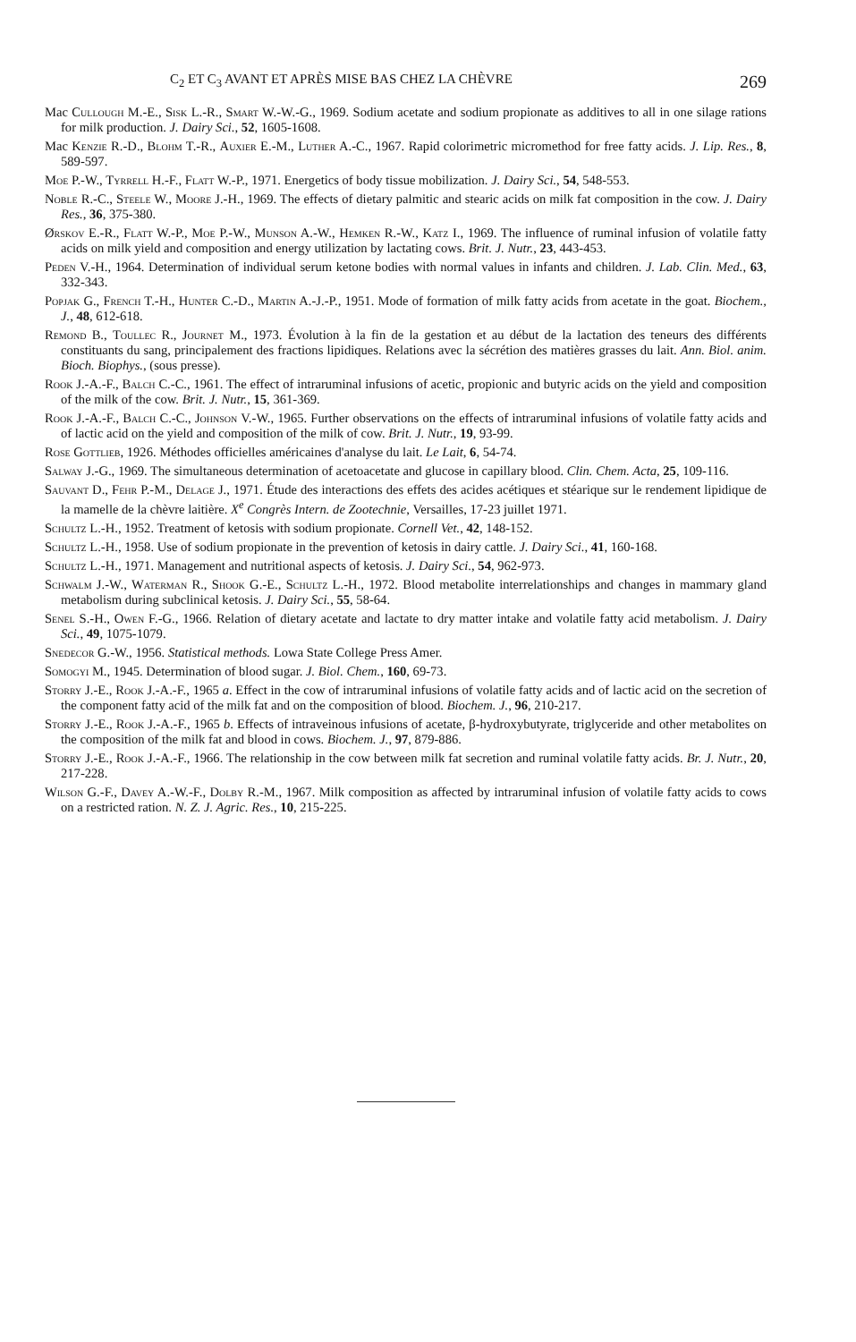C<sub>2</sub> ET C<sub>3</sub> AVANT ET APRÈS MISE BAS CHEZ LA CHÈVRE 269
Mac Cullough M.-E., Sisk L.-R., Smart W.-W.-G., 1969. Sodium acetate and sodium propionate as additives to all in one silage rations for milk production. J. Dairy Sci., 52, 1605-1608.
Mac Kenzie R.-D., Blohm T.-R., Auxier E.-M., Luther A.-C., 1967. Rapid colorimetric micromethod for free fatty acids. J. Lip. Res., 8, 589-597.
Moe P.-W., Tyrrell H.-F., Flatt W.-P., 1971. Energetics of body tissue mobilization. J. Dairy Sci., 54, 548-553.
Noble R.-C., Steele W., Moore J.-H., 1969. The effects of dietary palmitic and stearic acids on milk fat composition in the cow. J. Dairy Res., 36, 375-380.
Ørskov E.-R., Flatt W.-P., Moe P.-W., Munson A.-W., Hemken R.-W., Katz I., 1969. The influence of ruminal infusion of volatile fatty acids on milk yield and composition and energy utilization by lactating cows. Brit. J. Nutr., 23, 443-453.
Peden V.-H., 1964. Determination of individual serum ketone bodies with normal values in infants and children. J. Lab. Clin. Med., 63, 332-343.
Popjak G., French T.-H., Hunter C.-D., Martin A.-J.-P., 1951. Mode of formation of milk fatty acids from acetate in the goat. Biochem., J., 48, 612-618.
Remond B., Toullec R., Journet M., 1973. Évolution à la fin de la gestation et au début de la lactation des teneurs des différents constituants du sang, principalement des fractions lipidiques. Relations avec la sécrétion des matières grasses du lait. Ann. Biol. anim. Bioch. Biophys., (sous presse).
Rook J.-A.-F., Balch C.-C., 1961. The effect of intraruminal infusions of acetic, propionic and butyric acids on the yield and composition of the milk of the cow. Brit. J. Nutr., 15, 361-369.
Rook J.-A.-F., Balch C.-C., Johnson V.-W., 1965. Further observations on the effects of intraruminal infusions of volatile fatty acids and of lactic acid on the yield and composition of the milk of cow. Brit. J. Nutr., 19, 93-99.
Rose Gottlieb, 1926. Méthodes officielles américaines d'analyse du lait. Le Lait, 6, 54-74.
Salway J.-G., 1969. The simultaneous determination of acetoacetate and glucose in capillary blood. Clin. Chem. Acta, 25, 109-116.
Sauvant D., Fehr P.-M., Delage J., 1971. Étude des interactions des effets des acides acétiques et stéarique sur le rendement lipidique de la mamelle de la chèvre laitière. X<sup>e</sup> Congrès Intern. de Zootechnie, Versailles, 17-23 juillet 1971.
Schultz L.-H., 1952. Treatment of ketosis with sodium propionate. Cornell Vet., 42, 148-152.
Schultz L.-H., 1958. Use of sodium propionate in the prevention of ketosis in dairy cattle. J. Dairy Sci., 41, 160-168.
Schultz L.-H., 1971. Management and nutritional aspects of ketosis. J. Dairy Sci., 54, 962-973.
Schwalm J.-W., Waterman R., Shook G.-E., Schultz L.-H., 1972. Blood metabolite interrelationships and changes in mammary gland metabolism during subclinical ketosis. J. Dairy Sci., 55, 58-64.
Senel S.-H., Owen F.-G., 1966. Relation of dietary acetate and lactate to dry matter intake and volatile fatty acid metabolism. J. Dairy Sci., 49, 1075-1079.
Snedecor G.-W., 1956. Statistical methods. Lowa State College Press Amer.
Somogyi M., 1945. Determination of blood sugar. J. Biol. Chem., 160, 69-73.
Storry J.-E., Rook J.-A.-F., 1965 a. Effect in the cow of intraruminal infusions of volatile fatty acids and of lactic acid on the secretion of the component fatty acid of the milk fat and on the composition of blood. Biochem. J., 96, 210-217.
Storry J.-E., Rook J.-A.-F., 1965 b. Effects of intraveinous infusions of acetate, β-hydroxybutyrate, triglyceride and other metabolites on the composition of the milk fat and blood in cows. Biochem. J., 97, 879-886.
Storry J.-E., Rook J.-A.-F., 1966. The relationship in the cow between milk fat secretion and ruminal volatile fatty acids. Br. J. Nutr., 20, 217-228.
Wilson G.-F., Davey A.-W.-F., Dolby R.-M., 1967. Milk composition as affected by intraruminal infusion of volatile fatty acids to cows on a restricted ration. N. Z. J. Agric. Res., 10, 215-225.